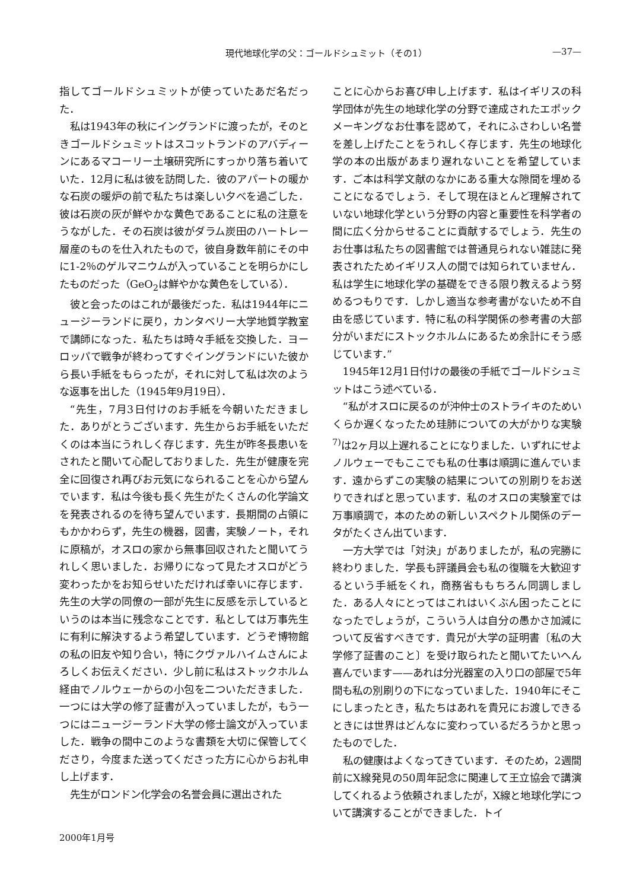現代地球化学の父：ゴールドシュミット（その1） —37—
指してゴールドシュミットが使っていたあだ名だった．
私は1943年の秋にイングランドに渡ったが，そのときゴールドシュミットはスコットランドのアバディーンにあるマコーリー土壌研究所にすっかり落ち着いていた．12月に私は彼を訪問した．彼のアパートの暖かな石炭の暖炉の前で私たちは楽しい夕べを過ごした．彼は石炭の灰が鮮やかな黄色であることに私の注意をうながした．その石炭は彼がダラム炭田のハートレー層産のものを仕入れたもので，彼自身数年前にその中に1-2％のゲルマニウムが入っていることを明らかにしたものだった（GeO<sub>2</sub>は鮮やかな黄色をしている）．
彼と会ったのはこれが最後だった．私は1944年にニュージーランドに戻り，カンタベリー大学地質学教室で講師になった．私たちは時々手紙を交換した．ヨーロッパで戦争が終わってすぐイングランドにいた彼から長い手紙をもらったが，それに対して私は次のような返事を出した（1945年9月19日）．
“先生，7月3日付けのお手紙を今朝いただきました．ありがとうございます．先生からお手紙をいただくのは本当にうれしく存じます．先生が昨冬長患いをされたと聞いて心配しておりました．先生が健康を完全に回復され再びお元気になられることを心から望んでいます．私は今後も長く先生がたくさんの化学論文を発表されるのを待ち望んでいます．長期間の占領にもかかわらず，先生の機器，図書，実験ノート，それに原稿が，オスロの家から無事回収されたと聞いてうれしく思いました．お帰りになって見たオスロがどう変わったかをお知らせいただければ幸いに存じます．先生の大学の同僚の一部が先生に反感を示しているというのは本当に残念なことです．私としては万事先生に有利に解決するよう希望しています．どうぞ博物館の私の旧友や知り合い，特にクヴァルハイムさんによろしくお伝えください．少し前に私はストックホルム経由でノルウェーからの小包を二ついただきました．一つには大学の修了証書が入っていましたが，もう一つにはニュージーランド大学の修士論文が入っていました．戦争の間中このような書類を大切に保管してくださり，今度また送ってくださった方に心からお礼申し上げます．
先生がロンドン化学会の名誉会員に選出された
ことに心からお喜び申し上げます．私はイギリスの科学団体が先生の地球化学の分野で達成されたエポックメーキングなお仕事を認めて，それにふさわしい名誉を差し上げたことをうれしく存じます．先生の地球化学の本の出版があまり遅れないことを希望しています．ご本は科学文献のなかにある重大な隙間を埋めることになるでしょう．そして現在ほとんど理解されていない地球化学という分野の内容と重要性を科学者の間に広く分からせることに貢献するでしょう．先生のお仕事は私たちの図書館では普通見られない雑誌に発表されたためイギリス人の間では知られていません．私は学生に地球化学の基礎をできる限り教えるよう努めるつもりです．しかし適当な参考書がないため不自由を感じています．特に私の科学関係の参考書の大部分がいまだにストックホルムにあるため余計にそう感じています．”
1945年12月1日付けの最後の手紙でゴールドシュミットはこう述べている．
“私がオスロに戻るのが沖仲士のストライキのためいくらか遅くなったため珪肺についての大がかりな実験<sup>7)</sup>は2ヶ月以上遅れることになりました．いずれにせよノルウェーでもここでも私の仕事は順調に進んでいます．遠からずこの実験の結果についての別刷りをお送りできればと思っています．私のオスロの実験室では万事順調で，本のための新しいスペクトル関係のデータがたくさん出ています．
一方大学では「対決」がありましたが，私の完勝に終わりました．学長も評議員会も私の復職を大歓迎するという手紙をくれ，商務省ももちろん同調しました．ある人々にとってはこれはいくぶん困ったことになったでしょうが，こういう人は自分の愚かさ加減について反省すべきです．貴兄が大学の証明書〔私の大学修了証書のこと〕を受け取られたと聞いてたいへん喜んでいます——あれは分光器室の入り口の部屋で5年間も私の別刷りの下になっていました．1940年にそこにしまったとき，私たちはあれを貴兄にお渡しできるときには世界はどんなに変わっているだろうかと思ったものでした．
私の健康はよくなってきています．そのため，2週間前にX線発見の50周年記念に関連して王立協会で講演してくれるよう依頼されましたが，X線と地球化学について講演することができました．トイ
2000年1月号